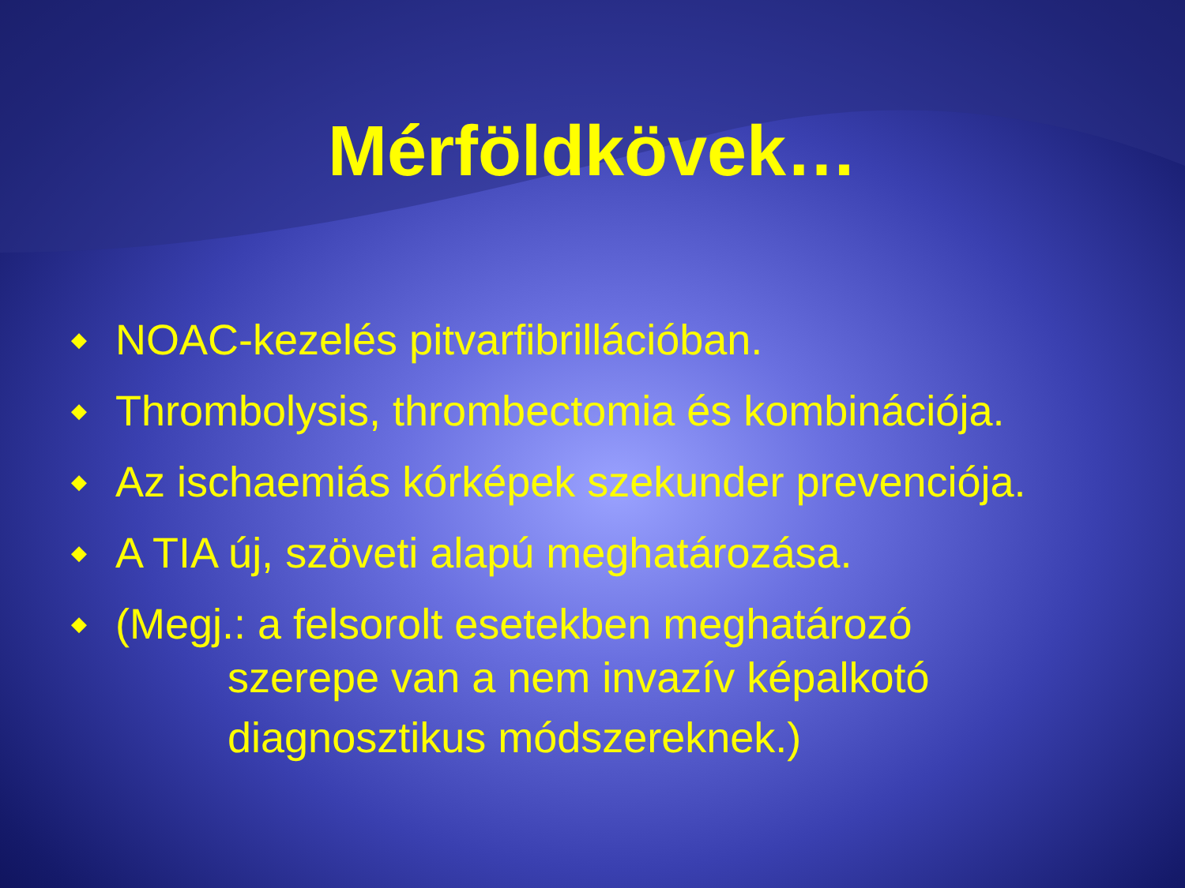Mérföldkövek…
◆ NOAC-kezelés pitvarfibrillációban.
◆ Thrombolysis, thrombectomia és kombinációja.
◆ Az ischaemiás kórképek szekunder prevenciója.
◆ A TIA új, szöveti alapú meghatározása.
◆ (Megj.: a felsorolt esetekben meghatározó
szerepe van a nem invazív képalkotó
diagnosztikus módszereknek.)